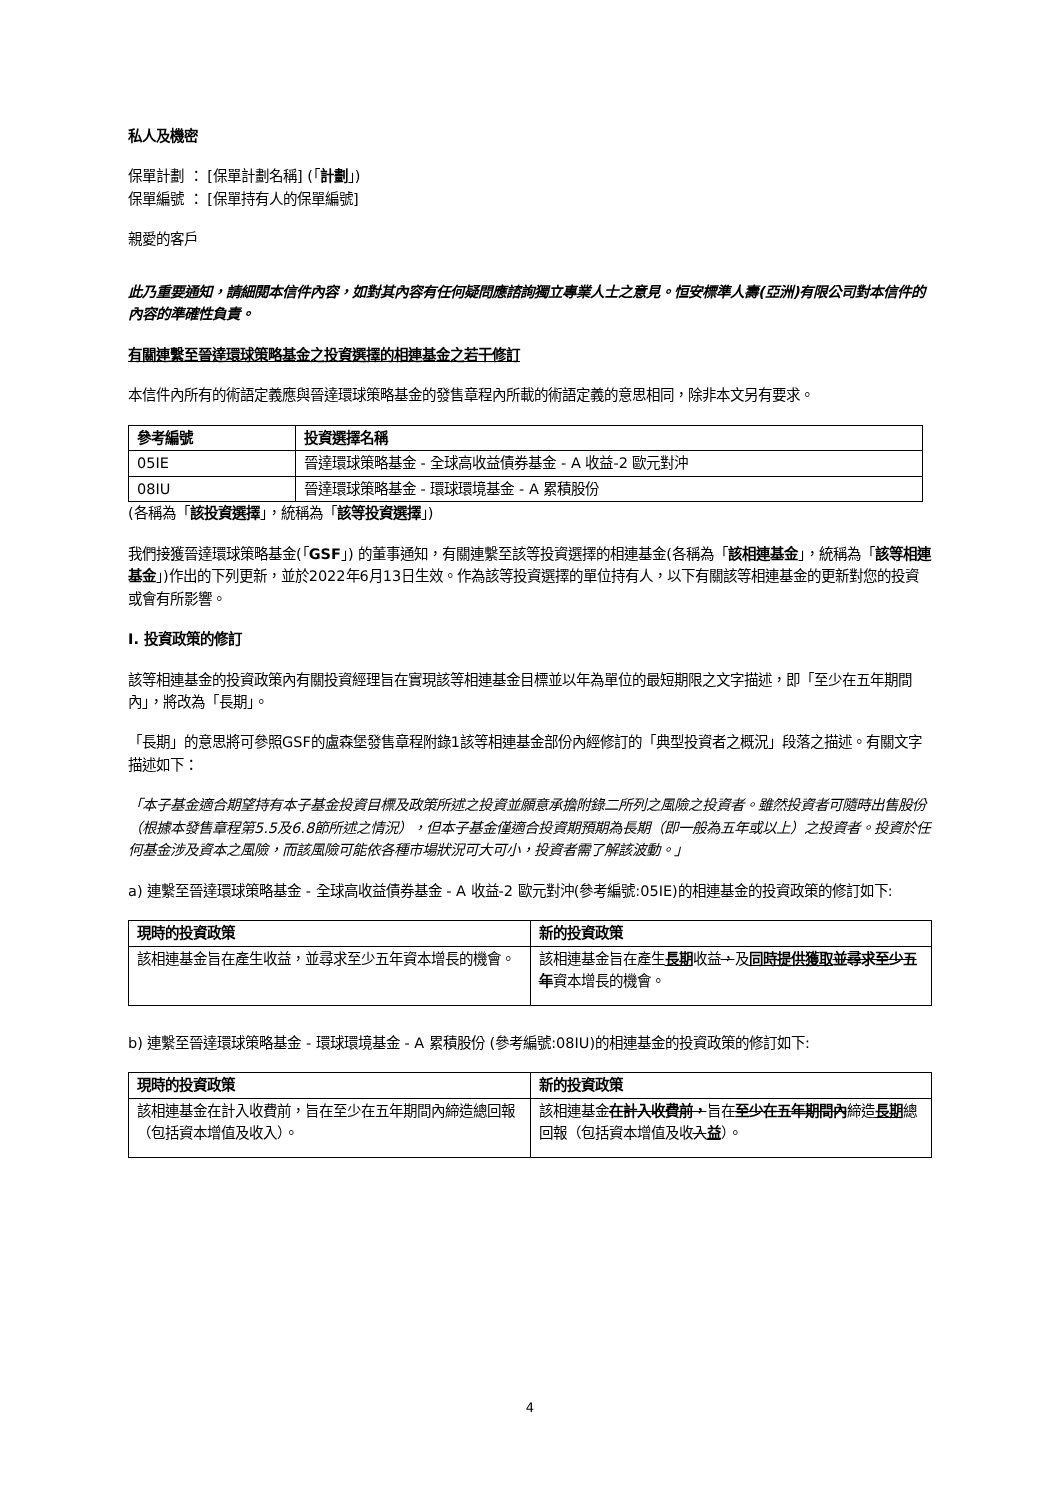私人及機密
保單計劃 ： [保單計劃名稱] (「計劃」)
保單編號 ： [保單持有人的保單編號]
親愛的客戶
此乃重要通知，請細閱本信件內容，如對其內容有任何疑問應諮詢獨立專業人士之意見。恒安標準人壽(亞洲)有限公司對本信件的內容的準確性負責。
有關連繫至晉達環球策略基金之投資選擇的相連基金之若干修訂
本信件內所有的術語定義應與晉達環球策略基金的發售章程內所載的術語定義的意思相同，除非本文另有要求。
| 參考編號 | 投資選擇名稱 |
| --- | --- |
| 05IE | 晉達環球策略基金 - 全球高收益債券基金 - A 收益-2 歐元對沖 |
| 08IU | 晉達環球策略基金 - 環球環境基金 - A 累積股份 |
(各稱為「該投資選擇」，統稱為「該等投資選擇」)
我們接獲晉達環球策略基金(「GSF」) 的董事通知，有關連繫至該等投資選擇的相連基金(各稱為「該相連基金」，統稱為「該等相連基金」)作出的下列更新，並於2022年6月13日生效。作為該等投資選擇的單位持有人，以下有關該等相連基金的更新對您的投資或會有所影響。
I. 投資政策的修訂
該等相連基金的投資政策內有關投資經理旨在實現該等相連基金目標並以年為單位的最短期限之文字描述，即「至少在五年期間內」，將改為「長期」。
「長期」的意思將可參照GSF的盧森堡發售章程附錄1該等相連基金部份內經修訂的「典型投資者之概況」段落之描述。有關文字描述如下：
「本子基金適合期望持有本子基金投資目標及政策所述之投資並願意承擔附錄二所列之風險之投資者。雖然投資者可隨時出售股份（根據本發售章程第5.5及6.8節所述之情況），但本子基金僅適合投資期預期為長期（即一般為五年或以上）之投資者。投資於任何基金涉及資本之風險，而該風險可能依各種市場狀況可大可小，投資者需了解該波動。」
a) 連繫至晉達環球策略基金 - 全球高收益債券基金 - A 收益-2 歐元對沖(參考編號:05IE)的相連基金的投資政策的修訂如下:
| 現時的投資政策 | 新的投資政策 |
| --- | --- |
| 該相連基金旨在產生收益，並尋求至少五年資本增長的機會。 | 該相連基金旨在產生 長期 收益 ， 及 同時提供獲取 並尋求至少五年 資本增長的機會。 |
b) 連繫至晉達環球策略基金 - 環球環境基金 - A 累積股份 (參考編號:08IU)的相連基金的投資政策的修訂如下:
| 現時的投資政策 | 新的投資政策 |
| --- | --- |
| 該相連基金在計入收費前，旨在至少在五年期間內締造總回報（包括資本增值及收入）。 | 該相連基金 在計入收費前， 旨在 至少在五年期間內 締造 長期 總回報（包括資本增值及收 入 益 ）。 |
4